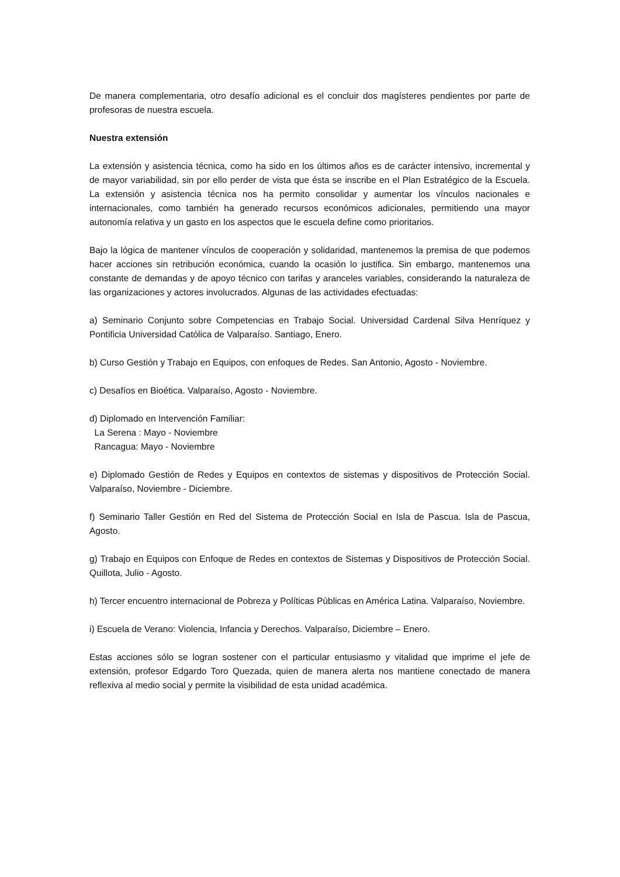De manera complementaria, otro desafío adicional es el concluir dos magísteres pendientes por parte de profesoras de nuestra escuela.
Nuestra extensión
La extensión y asistencia técnica, como ha sido en los últimos años es de carácter intensivo, incremental y de mayor variabilidad, sin por ello perder de vista que ésta se inscribe en el Plan Estratégico de la Escuela. La extensión y asistencia técnica nos ha permito consolidar y aumentar los vínculos nacionales e internacionales, como también ha generado recursos económicos adicionales, permitiendo una mayor autonomía relativa y un gasto en los aspectos que le escuela define como prioritarios.
Bajo la lógica de mantener vínculos de cooperación y solidaridad, mantenemos la premisa de que podemos hacer acciones sin retribución económica, cuando la ocasión lo justifica. Sin embargo, mantenemos una constante de demandas y de apoyo técnico con tarifas y aranceles variables, considerando la naturaleza de las organizaciones y actores involucrados. Algunas de las actividades efectuadas:
a) Seminario Conjunto sobre Competencias en Trabajo Social. Universidad Cardenal Silva Henríquez y Pontificia Universidad Católica de Valparaíso. Santiago, Enero.
b) Curso Gestión y Trabajo en Equipos, con enfoques de Redes. San Antonio, Agosto - Noviembre.
c) Desafíos en Bioética. Valparaíso, Agosto - Noviembre.
d) Diplomado en Intervención Familiar:
La Serena : Mayo - Noviembre
Rancagua: Mayo - Noviembre
e) Diplomado Gestión de Redes y Equipos en contextos de sistemas y dispositivos de Protección Social. Valparaíso, Noviembre - Diciembre.
f) Seminario Taller Gestión en Red del Sistema de Protección Social en Isla de Pascua. Isla de Pascua, Agosto.
g) Trabajo en Equipos con Enfoque de Redes en contextos de Sistemas y Dispositivos de Protección Social. Quillota, Julio - Agosto.
h) Tercer encuentro internacional de Pobreza y Políticas Públicas en América Latina. Valparaíso, Noviembre.
i) Escuela de Verano: Violencia, Infancia y Derechos. Valparaíso, Diciembre – Enero.
Estas acciones sólo se logran sostener con el particular entusiasmo y vitalidad que imprime el jefe de extensión, profesor Edgardo Toro Quezada, quien de manera alerta nos mantiene conectado de manera reflexiva al medio social y permite la visibilidad de esta unidad académica.